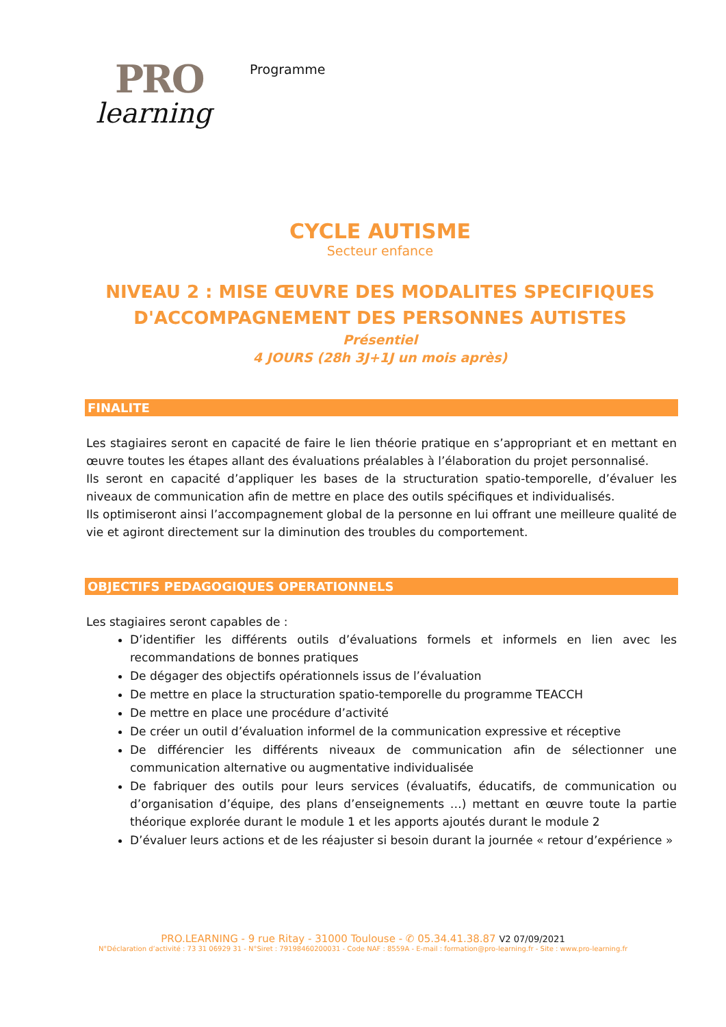PRO
learning
Programme
CYCLE AUTISME
Secteur enfance
NIVEAU 2 : MISE ŒUVRE DES MODALITES SPECIFIQUES
D'ACCOMPAGNEMENT DES PERSONNES AUTISTES
Présentiel
4 JOURS (28h 3J+1J un mois après)
FINALITE
Les stagiaires seront en capacité de faire le lien théorie pratique en s’appropriant et en mettant en œuvre toutes les étapes allant des évaluations préalables à l’élaboration du projet personnalisé.
Ils seront en capacité d’appliquer les bases de la structuration spatio-temporelle, d’évaluer les niveaux de communication afin de mettre en place des outils spécifiques et individualisés.
Ils optimiseront ainsi l’accompagnement global de la personne en lui offrant une meilleure qualité de vie et agiront directement sur la diminution des troubles du comportement.
OBJECTIFS PEDAGOGIQUES OPERATIONNELS
Les stagiaires seront capables de :
D’identifier les différents outils d’évaluations formels et informels en lien avec les recommandations de bonnes pratiques
De dégager des objectifs opérationnels issus de l’évaluation
De mettre en place la structuration spatio-temporelle du programme TEACCH
De mettre en place une procédure d’activité
De créer un outil d’évaluation informel de la communication expressive et réceptive
De différencier les différents niveaux de communication afin de sélectionner une communication alternative ou augmentative individualisée
De fabriquer des outils pour leurs services (évaluatifs, éducatifs, de communication ou d’organisation d’équipe, des plans d’enseignements …) mettant en œuvre toute la partie théorique explorée durant le module 1 et les apports ajoutés durant le module 2
D’évaluer leurs actions et de les réajuster si besoin durant la journée « retour d’expérience »
PRO.LEARNING - 9 rue Ritay - 31000 Toulouse - ✆ 05.34.41.38.87 V2 07/09/2021
N°Déclaration d’activité : 73 31 06929 31 - N°Siret : 79198460200031 - Code NAF : 8559A - E-mail : formation@pro-learning.fr - Site : www.pro-learning.fr